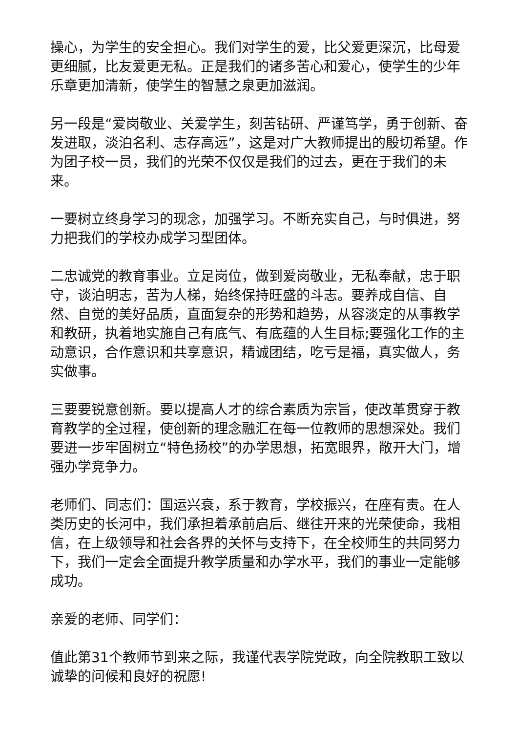操心，为学生的安全担心。我们对学生的爱，比父爱更深沉，比母爱更细腻，比友爱更无私。正是我们的诸多苦心和爱心，使学生的少年乐章更加清新，使学生的智慧之泉更加滋润。
另一段是“爱岗敬业、关爱学生，刻苦钻研、严谨笃学，勇于创新、奋发进取，淡泊名利、志存高远”，这是对广大教师提出的殷切希望。作为团子校一员，我们的光荣不仅仅是我们的过去，更在于我们的未来。
一要树立终身学习的现念，加强学习。不断充实自己，与时俱进，努力把我们的学校办成学习型团体。
二忠诚党的教育事业。立足岗位，做到爱岗敬业，无私奉献，忠于职守，谈泊明志，苦为人梯，始终保持旺盛的斗志。要养成自信、自然、自觉的美好品质，直面复杂的形势和趋势，从容淡定的从事教学和教研，执着地实施自己有底气、有底蕴的人生目标;要强化工作的主动意识，合作意识和共享意识，精诚团结，吃亏是福，真实做人，务实做事。
三要要锐意创新。要以提高人才的综合素质为宗旨，使改革贯穿于教育教学的全过程，使创新的理念融汇在每一位教师的思想深处。我们要进一步牢固树立“特色扬校”的办学思想，拓宽眼界，敞开大门，增强办学竞争力。
老师们、同志们：国运兴衰，系于教育，学校振兴，在座有责。在人类历史的长河中，我们承担着承前启后、继往开来的光荣使命，我相信，在上级领导和社会各界的关怀与支持下，在全校师生的共同努力下，我们一定会全面提升教学质量和办学水平，我们的事业一定能够成功。
亲爱的老师、同学们：
值此第31个教师节到来之际，我谨代表学院党政，向全院教职工致以诚挚的问候和良好的祝愿!